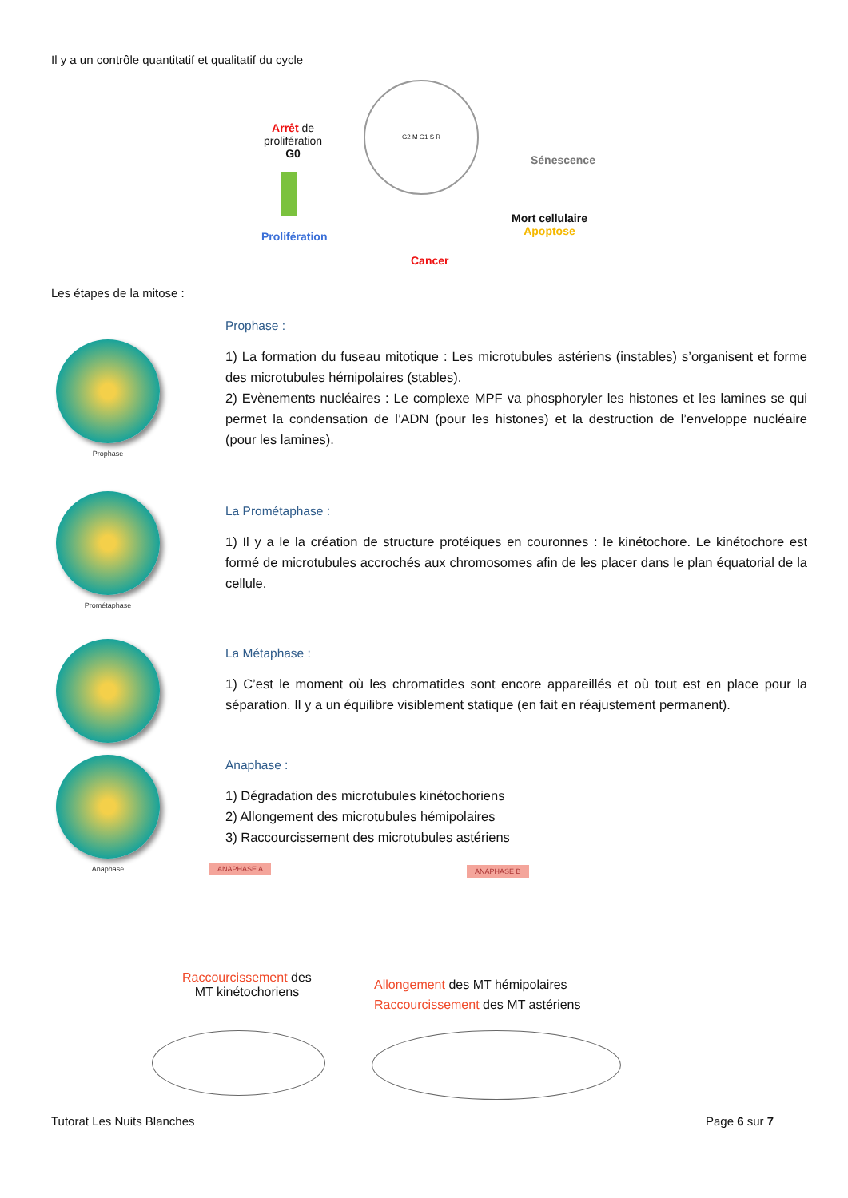Il y a un contrôle quantitatif et qualitatif du cycle
Arrêt de
prolifération
G0
Prolifération
G2 M G1 S R
Cancer
Sénescence
Mort cellulaire
Apoptose
Les étapes de la mitose :
Prophase
Prophase :
1) La formation du fuseau mitotique : Les microtubules astériens (instables) s’organisent et forme des microtubules hémipolaires (stables).
2) Evènements nucléaires : Le complexe MPF va phosphoryler les histones et les lamines se qui permet la condensation de l’ADN (pour les histones) et la destruction de l’enveloppe nucléaire (pour les lamines).
Prométaphase
La Prométaphase :
1) Il y a le la création de structure protéiques en couronnes : le kinétochore. Le kinétochore est formé de microtubules accrochés aux chromosomes afin de les placer dans le plan équatorial de la cellule.
La Métaphase :
1) C’est le moment où les chromatides sont encore appareillés et où tout est en place pour la séparation. Il y a un équilibre visiblement statique (en fait en réajustement permanent).
Anaphase
Anaphase :
1) Dégradation des microtubules kinétochoriens
2) Allongement des microtubules hémipolaires
3) Raccourcissement des microtubules astériens
ANAPHASE A ANAPHASE B
Raccourcissement des
MT kinétochoriens
Allongement des MT hémipolaires
Raccourcissement des MT astériens
Tutorat Les Nuits Blanches Page 6 sur 7